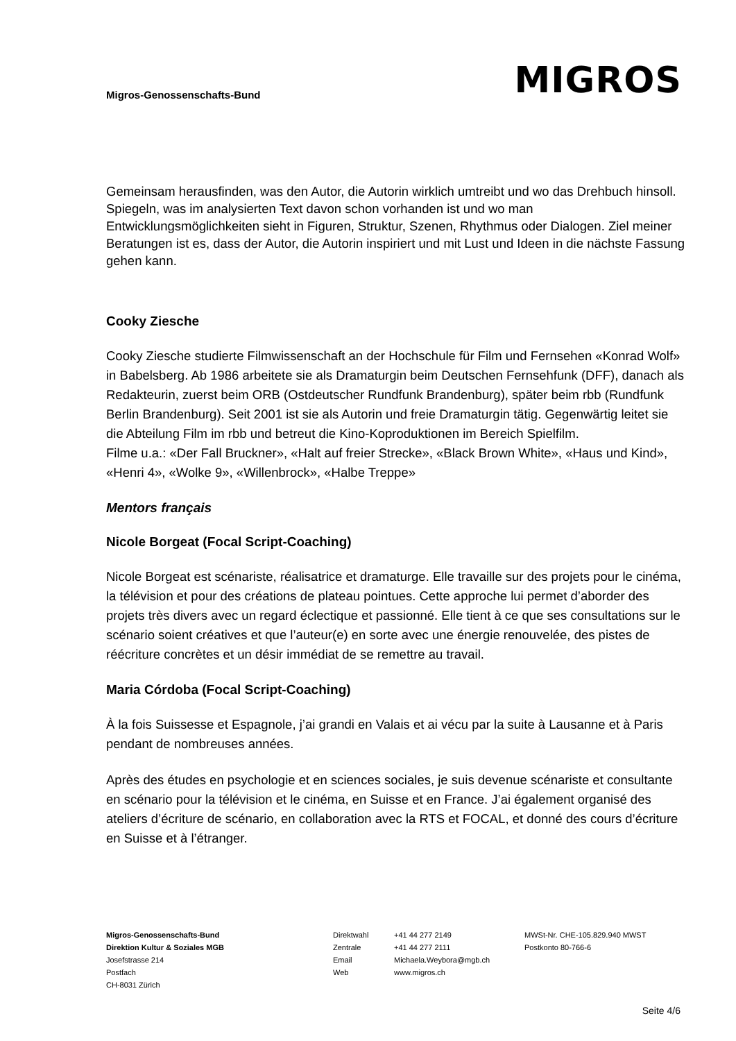Migros-Genossenschafts-Bund
MIGROS
Gemeinsam herausfinden, was den Autor, die Autorin wirklich umtreibt und wo das Drehbuch hinsoll. Spiegeln, was im analysierten Text davon schon vorhanden ist und wo man Entwicklungsmöglichkeiten sieht in Figuren, Struktur, Szenen, Rhythmus oder Dialogen. Ziel meiner Beratungen ist es, dass der Autor, die Autorin inspiriert und mit Lust und Ideen in die nächste Fassung gehen kann.
Cooky Ziesche
Cooky Ziesche studierte Filmwissenschaft an der Hochschule für Film und Fernsehen «Konrad Wolf» in Babelsberg. Ab 1986 arbeitete sie als Dramaturgin beim Deutschen Fernsehfunk (DFF), danach als Redakteurin, zuerst beim ORB (Ostdeutscher Rundfunk Brandenburg), später beim rbb (Rundfunk Berlin Brandenburg). Seit 2001 ist sie als Autorin und freie Dramaturgin tätig. Gegenwärtig leitet sie die Abteilung Film im rbb und betreut die Kino-Koproduktionen im Bereich Spielfilm.
Filme u.a.: «Der Fall Bruckner», «Halt auf freier Strecke», «Black Brown White», «Haus und Kind», «Henri 4», «Wolke 9», «Willenbrock», «Halbe Treppe»
Mentors français
Nicole Borgeat (Focal Script-Coaching)
Nicole Borgeat est scénariste, réalisatrice et dramaturge. Elle travaille sur des projets pour le cinéma, la télévision et pour des créations de plateau pointues. Cette approche lui permet d’aborder des projets très divers avec un regard éclectique et passionné. Elle tient à ce que ses consultations sur le scénario soient créatives et que l’auteur(e) en sorte avec une énergie renouvelée, des pistes de réécriture concrètes et un désir immédiat de se remettre au travail.
Maria Córdoba (Focal Script-Coaching)
À la fois Suissesse et Espagnole, j’ai grandi en Valais et ai vécu par la suite à Lausanne et à Paris pendant de nombreuses années.
Après des études en psychologie et en sciences sociales, je suis devenue scénariste et consultante en scénario pour la télévision et le cinéma, en Suisse et en France. J’ai également organisé des ateliers d’écriture de scénario, en collaboration avec la RTS et FOCAL, et donné des cours d’écriture en Suisse et à l’étranger.
Migros-Genossenschafts-Bund
Direktion Kultur & Soziales MGB
Josefstrasse 214
Postfach
CH-8031 Zürich
Direktwahl
Zentrale
Email
Web
+41 44 277 2149
+41 44 277 2111
Michaela.Weybora@mgb.ch
www.migros.ch
MWSt-Nr. CHE-105.829.940 MWST
Postkonto 80-766-6
Seite 4/6